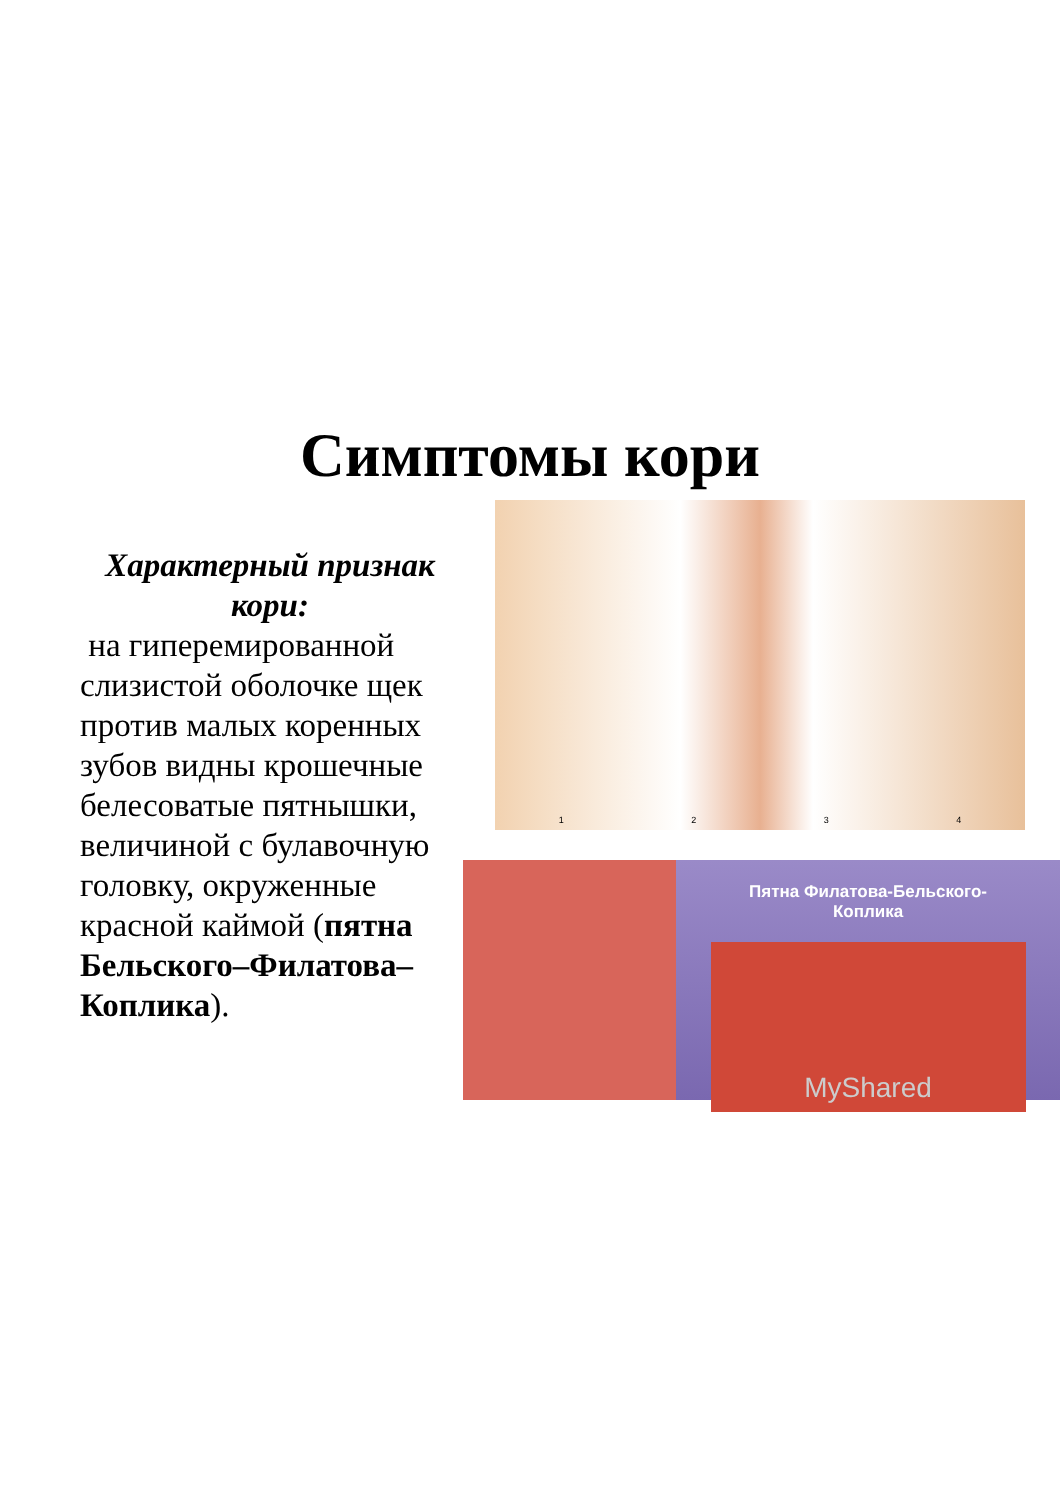Симптомы кори
Характерный признак кори:
на гиперемированной слизистой оболочке щек против малых коренных зубов видны крошечные белесоватые пятнышки, величиной с булавочную головку, окруженные красной каймой (пятна Бельского–Филатова–Коплика).
1 2 3 4
Пятна Филатова-Бельского-
Коплика
MyShared